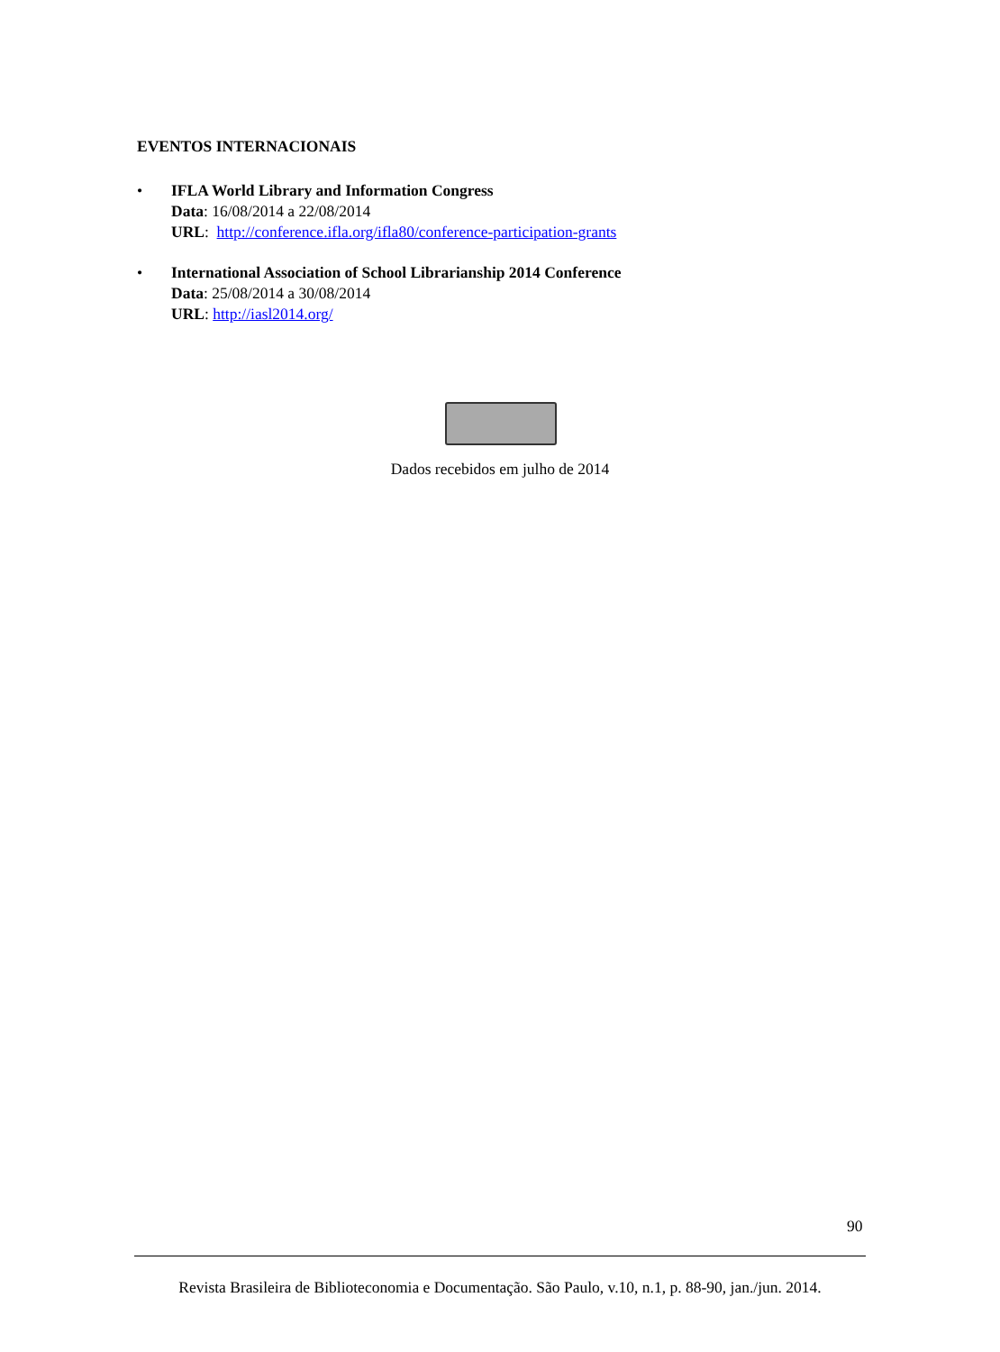EVENTOS INTERNACIONAIS
• IFLA World Library and Information Congress
Data: 16/08/2014 a 22/08/2014
URL: http://conference.ifla.org/ifla80/conference-participation-grants
• International Association of School Librarianship 2014 Conference
Data: 25/08/2014 a 30/08/2014
URL: http://iasl2014.org/
Dados recebidos em julho de 2014
90
Revista Brasileira de Biblioteconomia e Documentação. São Paulo, v.10, n.1, p. 88-90, jan./jun. 2014.